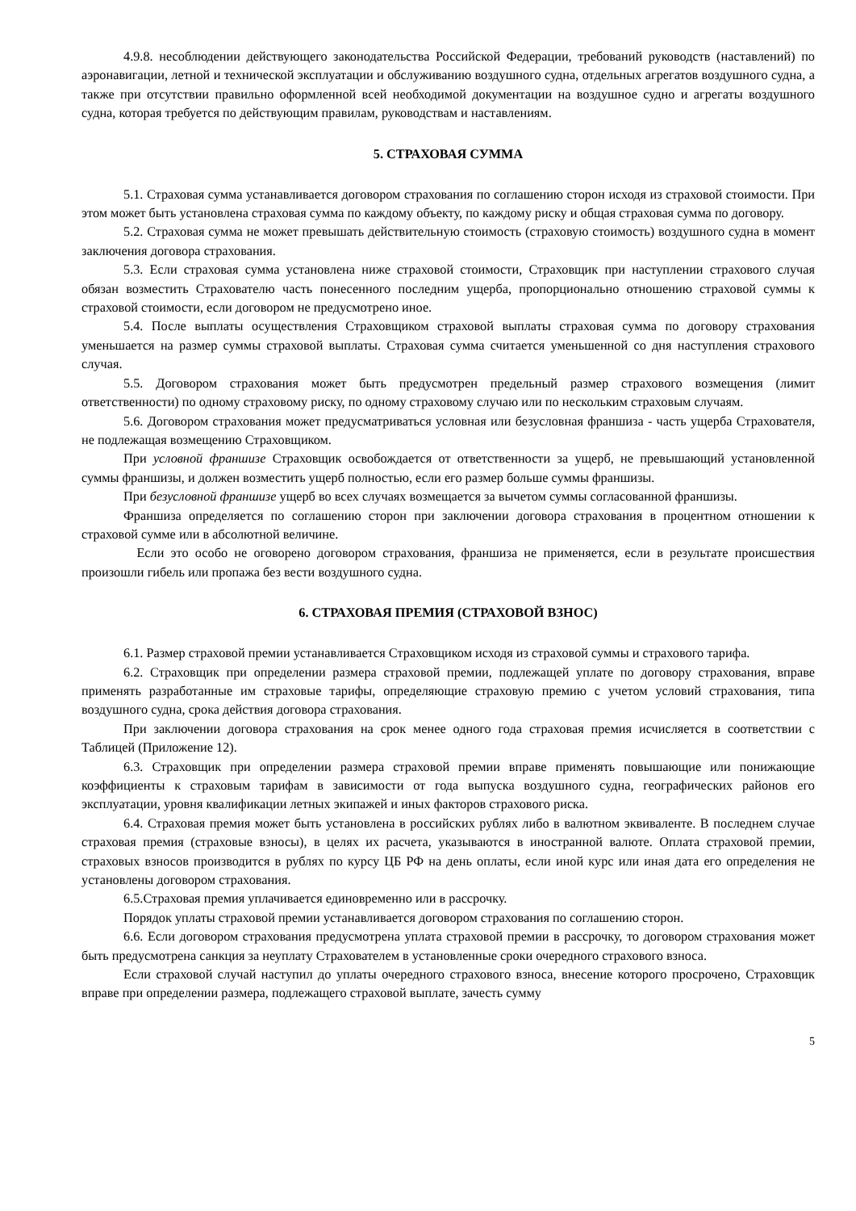4.9.8. несоблюдении действующего законодательства Российской Федерации, требований руководств (наставлений) по аэронавигации, летной и технической эксплуатации и обслуживанию воздушного судна, отдельных агрегатов воздушного судна, а также при отсутствии правильно оформленной всей необходимой документации на воздушное судно и агрегаты воздушного судна, которая требуется по действующим правилам, руководствам и наставлениям.
5. СТРАХОВАЯ СУММА
5.1. Страховая сумма устанавливается договором страхования по соглашению сторон исходя из страховой стоимости. При этом может быть установлена страховая сумма по каждому объекту, по каждому риску и общая страховая сумма по договору.
5.2. Страховая сумма не может превышать действительную стоимость (страховую стоимость) воздушного судна в момент заключения договора страхования.
5.3. Если страховая сумма установлена ниже страховой стоимости, Страховщик при наступлении страхового случая обязан возместить Страхователю часть понесенного последним ущерба, пропорционально отношению страховой суммы к страховой стоимости, если договором не предусмотрено иное.
5.4. После выплаты осуществления Страховщиком страховой выплаты страховая сумма по договору страхования уменьшается на размер суммы страховой выплаты. Страховая сумма считается уменьшенной со дня наступления страхового случая.
5.5. Договором страхования может быть предусмотрен предельный размер страхового возмещения (лимит ответственности) по одному страховому риску, по одному страховому случаю или по нескольким страховым случаям.
5.6. Договором страхования может предусматриваться условная или безусловная франшиза - часть ущерба Страхователя, не подлежащая возмещению Страховщиком.
При условной франшизе Страховщик освобождается от ответственности за ущерб, не превышающий установленной суммы франшизы, и должен возместить ущерб полностью, если его размер больше суммы франшизы.
При безусловной франшизе ущерб во всех случаях возмещается за вычетом суммы согласованной франшизы.
Франшиза определяется по соглашению сторон при заключении договора страхования в процентном отношении к страховой сумме или в абсолютной величине.
Если это особо не оговорено договором страхования, франшиза не применяется, если в результате происшествия произошли гибель или пропажа без вести воздушного судна.
6. СТРАХОВАЯ ПРЕМИЯ (СТРАХОВОЙ ВЗНОС)
6.1. Размер страховой премии устанавливается Страховщиком исходя из страховой суммы и страхового тарифа.
6.2. Страховщик при определении размера страховой премии, подлежащей уплате по договору страхования, вправе применять разработанные им страховые тарифы, определяющие страховую премию с учетом условий страхования, типа воздушного судна, срока действия договора страхования.
При заключении договора страхования на срок менее одного года страховая премия исчисляется в соответствии с Таблицей (Приложение 12).
6.3. Страховщик при определении размера страховой премии вправе применять повышающие или понижающие коэффициенты к страховым тарифам в зависимости от года выпуска воздушного судна, географических районов его эксплуатации, уровня квалификации летных экипажей и иных факторов страхового риска.
6.4. Страховая премия может быть установлена в российских рублях либо в валютном эквиваленте. В последнем случае страховая премия (страховые взносы), в целях их расчета, указываются в иностранной валюте. Оплата страховой премии, страховых взносов производится в рублях по курсу ЦБ РФ на день оплаты, если иной курс или иная дата его определения не установлены договором страхования.
6.5.Страховая премия уплачивается единовременно или в рассрочку.
Порядок уплаты страховой премии устанавливается договором страхования по соглашению сторон.
6.6. Если договором страхования предусмотрена уплата страховой премии в рассрочку, то договором страхования может быть предусмотрена санкция за неуплату Страхователем в установленные сроки очередного страхового взноса.
Если страховой случай наступил до уплаты очередного страхового взноса, внесение которого просрочено, Страховщик вправе при определении размера, подлежащего страховой выплате, зачесть сумму
5